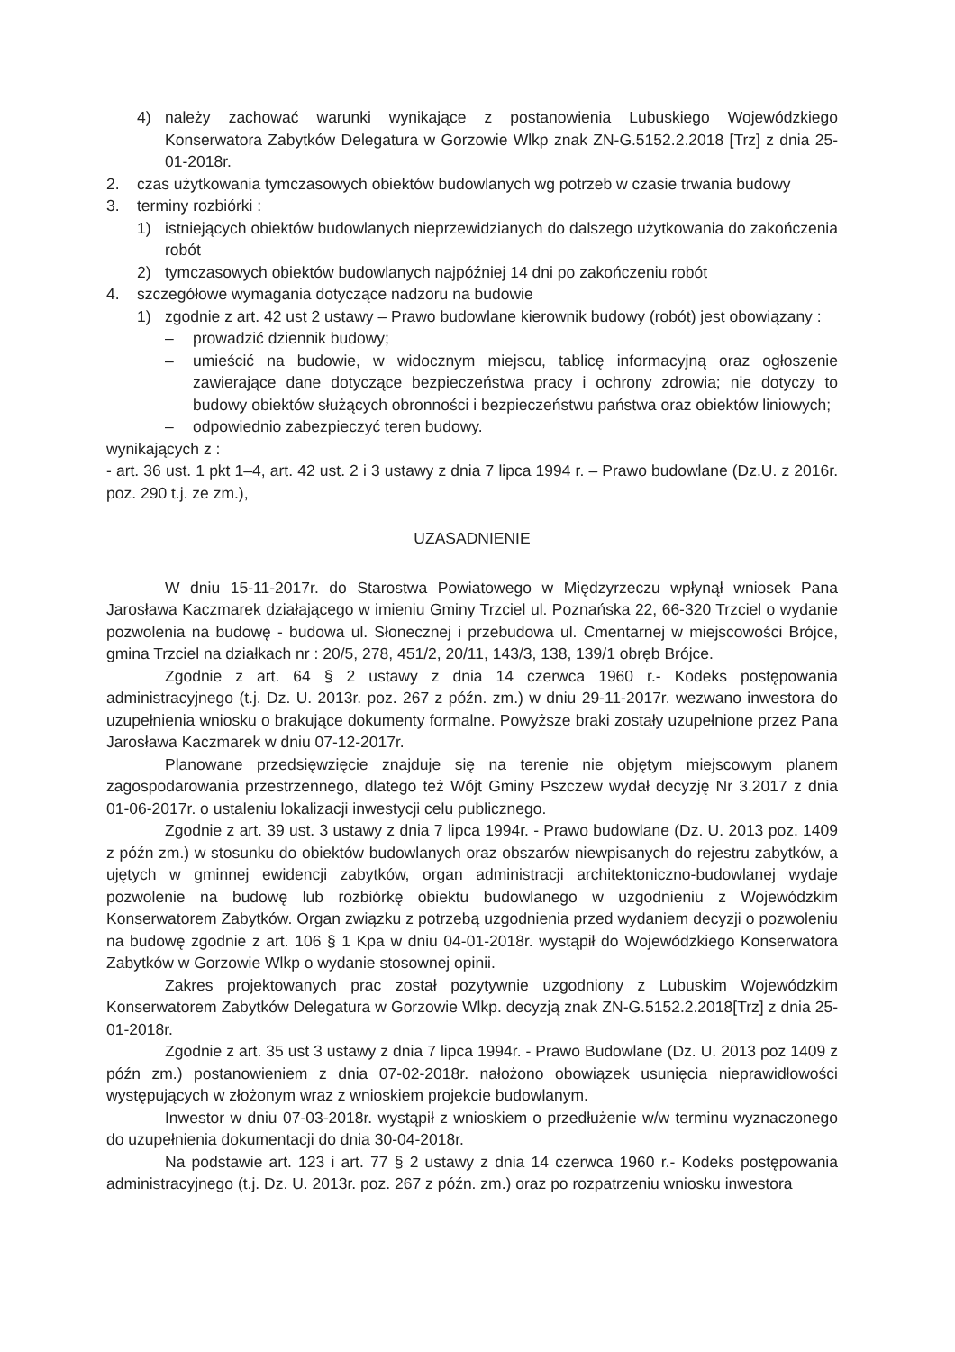4) należy zachować warunki wynikające z postanowienia Lubuskiego Wojewódzkiego Konserwatora Zabytków Delegatura w Gorzowie Wlkp znak ZN-G.5152.2.2018 [Trz] z dnia 25-01-2018r.
2. czas użytkowania tymczasowych obiektów budowlanych wg potrzeb w czasie trwania budowy
3. terminy rozbiórki :
1) istniejących obiektów budowlanych nieprzewidzianych do dalszego użytkowania do zakończenia robót
2) tymczasowych obiektów budowlanych najpóźniej 14 dni po zakończeniu robót
4. szczegółowe wymagania dotyczące nadzoru na budowie
1) zgodnie z art. 42 ust 2 ustawy – Prawo budowlane kierownik budowy (robót) jest obowiązany :
– prowadzić dziennik budowy;
– umieścić na budowie, w widocznym miejscu, tablicę informacyjną oraz ogłoszenie zawierające dane dotyczące bezpieczeństwa pracy i ochrony zdrowia; nie dotyczy to budowy obiektów służących obronności i bezpieczeństwu państwa oraz obiektów liniowych;
– odpowiednio zabezpieczyć teren budowy.
wynikających z :
- art. 36 ust. 1 pkt 1–4, art. 42 ust. 2 i 3 ustawy z dnia 7 lipca 1994 r. – Prawo budowlane (Dz.U. z 2016r. poz. 290 t.j. ze zm.),
UZASADNIENIE
W dniu 15-11-2017r. do Starostwa Powiatowego w Międzyrzeczu wpłynął wniosek Pana Jarosława Kaczmarek działającego w imieniu Gminy Trzciel ul. Poznańska 22, 66-320 Trzciel o wydanie pozwolenia na budowę - budowa ul. Słonecznej i przebudowa ul. Cmentarnej w miejscowości Brójce, gmina Trzciel na działkach nr : 20/5, 278, 451/2, 20/11, 143/3, 138, 139/1 obręb Brójce.
Zgodnie z art. 64 § 2 ustawy z dnia 14 czerwca 1960 r.- Kodeks postępowania administracyjnego (t.j. Dz. U. 2013r. poz. 267 z późn. zm.) w dniu 29-11-2017r. wezwano inwestora do uzupełnienia wniosku o brakujące dokumenty formalne. Powyższe braki zostały uzupełnione przez Pana Jarosława Kaczmarek w dniu 07-12-2017r.
Planowane przedsięwzięcie znajduje się na terenie nie objętym miejscowym planem zagospodarowania przestrzennego, dlatego też Wójt Gminy Pszczew wydał decyzję Nr 3.2017 z dnia 01-06-2017r. o ustaleniu lokalizacji inwestycji celu publicznego.
Zgodnie z art. 39 ust. 3 ustawy z dnia 7 lipca 1994r. - Prawo budowlane (Dz. U. 2013 poz. 1409 z późn zm.) w stosunku do obiektów budowlanych oraz obszarów niewpisanych do rejestru zabytków, a ujętych w gminnej ewidencji zabytków, organ administracji architektoniczno-budowlanej wydaje pozwolenie na budowę lub rozbiórkę obiektu budowlanego w uzgodnieniu z Wojewódzkim Konserwatorem Zabytków. Organ związku z potrzebą uzgodnienia przed wydaniem decyzji o pozwoleniu na budowę zgodnie z art. 106 § 1 Kpa w dniu 04-01-2018r. wystąpił do Wojewódzkiego Konserwatora Zabytków w Gorzowie Wlkp o wydanie stosownej opinii.
Zakres projektowanych prac został pozytywnie uzgodniony z Lubuskim Wojewódzkim Konserwatorem Zabytków Delegatura w Gorzowie Wlkp. decyzją znak ZN-G.5152.2.2018[Trz] z dnia 25-01-2018r.
Zgodnie z art. 35 ust 3 ustawy z dnia 7 lipca 1994r. - Prawo Budowlane (Dz. U. 2013 poz 1409 z późn zm.) postanowieniem z dnia 07-02-2018r. nałożono obowiązek usunięcia nieprawidłowości występujących w złożonym wraz z wnioskiem projekcie budowlanym.
Inwestor w dniu 07-03-2018r. wystąpił z wnioskiem o przedłużenie w/w terminu wyznaczonego do uzupełnienia dokumentacji do dnia 30-04-2018r.
Na podstawie art. 123 i art. 77 § 2 ustawy z dnia 14 czerwca 1960 r.- Kodeks postępowania administracyjnego (t.j. Dz. U. 2013r. poz. 267 z późn. zm.) oraz po rozpatrzeniu wniosku inwestora